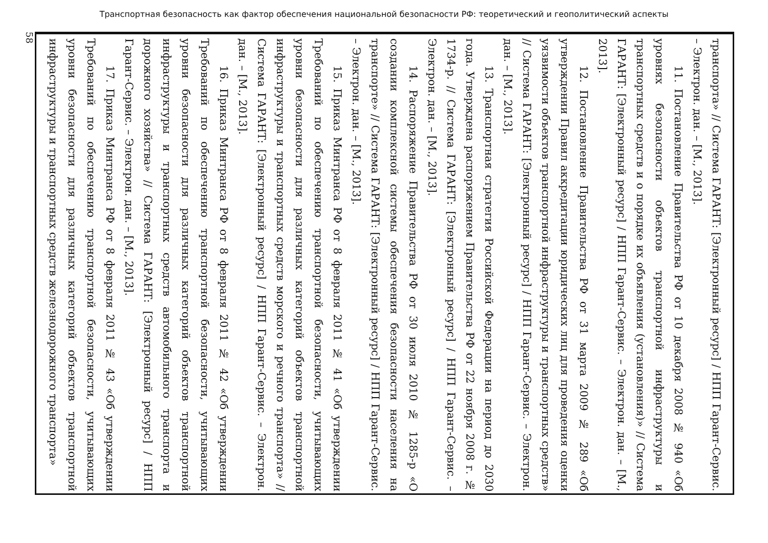Транспортная безопасность как фактор обеспечения национальной безопасности РФ: теоретический и геополитический аспекты
58
транспорта» // Система ГАРАНТ: [Электронный ресурс] / НПП Гарант-Сервис. – Электрон. дан. – [М., 2013].
11. Постановление Правительства РФ от 10 декабря 2008 № 940 «Об уровнях безопасности объектов транспортной инфраструктуры и транспортных средств и о порядке их объявления (установления)» // Система ГАРАНТ: [Электронный ресурс] / НПП Гарант-Сервис. – Электрон. дан. – [М., 2013].
12. Постановление Правительства РФ от 31 марта 2009 № 289 «Об утверждении Правил аккредитации юридических лиц для проведения оценки уязвимости объектов транспортной инфраструктуры и транспортных средств» // Система ГАРАНТ: [Электронный ресурс] / НПП Гарант-Сервис. – Электрон. дан. – [М., 2013].
13. Транспортная стратегия Российской Федерации на период до 2030 года. Утверждена распоряжением Правительства РФ от 22 ноября 2008 г. № 1734-р. // Система ГАРАНТ: [Электронный ресурс] / НПП Гарант-Сервис. – Электрон. дан. – [М., 2013].
14. Распоряжение Правительства РФ от 30 июля 2010 № 1285-р «О создании комплексной системы обеспечения безопасности населения на транспорте» // Система ГАРАНТ: [Электронный ресурс] / НПП Гарант-Сервис. – Электрон. дан. – [М., 2013].
15. Приказ Минтранса РФ от 8 февраля 2011 № 41 «Об утверждении Требований по обеспечению транспортной безопасности, учитывающих уровни безопасности для различных категорий объектов транспортной инфраструктуры и транспортных средств морского и речного транспорта» // Система ГАРАНТ: [Электронный ресурс] / НПП Гарант-Сервис. – Электрон. дан. – [М., 2013].
16. Приказ Минтранса РФ от 8 февраля 2011 № 42 «Об утверждении Требований по обеспечению транспортной безопасности, учитывающих уровни безопасности для различных категорий объектов транспортной инфраструктуры и транспортных средств автомобильного транспорта и дорожного хозяйства» // Система ГАРАНТ: [Электронный ресурс] / НПП Гарант-Сервис. – Электрон. дан. – [М., 2013].
17. Приказ Минтранса РФ от 8 февраля 2011 № 43 «Об утверждении Требований по обеспечению транспортной безопасности, учитывающих уровни безопасности для различных категорий объектов транспортной инфраструктуры и транспортных средств железнодорожного транспорта»